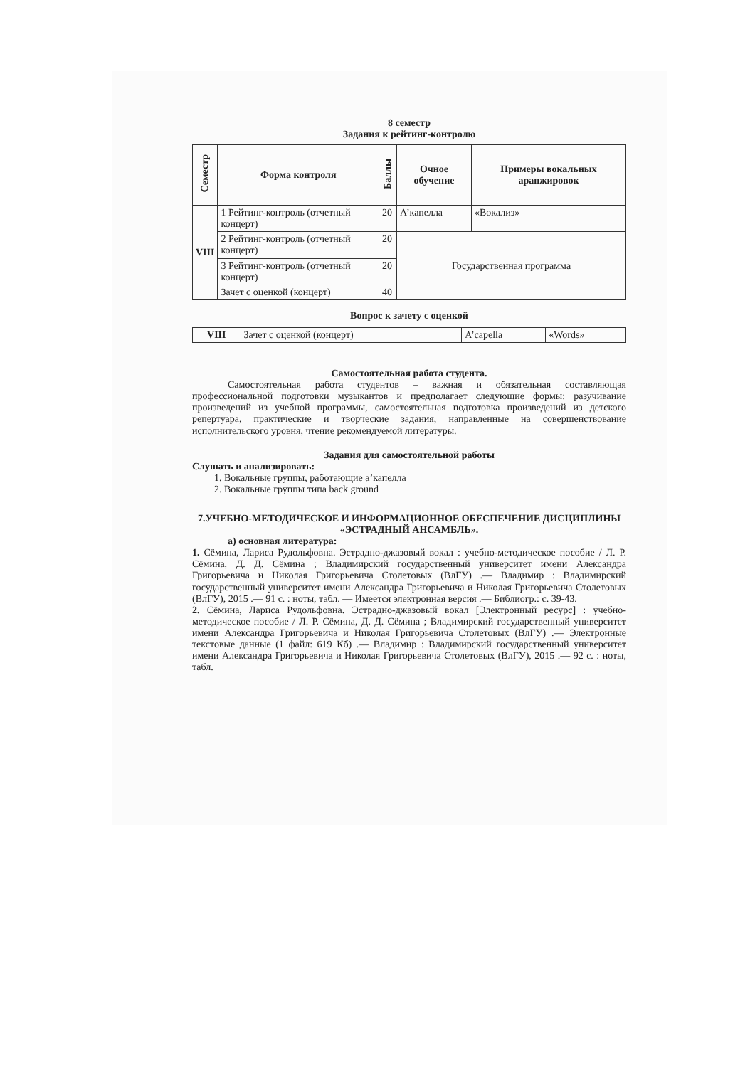8 семестр
Задания к рейтинг-контролю
| Семестр | Форма контроля | Баллы | Очное обучение | Примеры вокальных аранжировок |
| --- | --- | --- | --- | --- |
| VIII | 1 Рейтинг-контроль (отчетный концерт) | 20 | А’капелла | «Вокализ» |
| | 2 Рейтинг-контроль (отчетный концерт) | 20 | Государственная программа | |
| | 3 Рейтинг-контроль (отчетный концерт) | 20 | | |
| | Зачет с оценкой (концерт) | 40 | | |
Вопрос к зачету с оценкой
| VIII | Зачет с оценкой (концерт) | A’capella | «Words» |
Самостоятельная работа студента.
Самостоятельная работа студентов – важная и обязательная составляющая профессиональной подготовки музыкантов и предполагает следующие формы: разучивание произведений из учебной программы, самостоятельная подготовка произведений из детского репертуара, практические и творческие задания, направленные на совершенствование исполнительского уровня, чтение рекомендуемой литературы.
Задания для самостоятельной работы
Слушать и анализировать:
1. Вокальные группы, работающие а’капелла
2. Вокальные группы типа back ground
7.УЧЕБНО-МЕТОДИЧЕСКОЕ И ИНФОРМАЦИОННОЕ ОБЕСПЕЧЕНИЕ ДИСЦИПЛИНЫ «ЭСТРАДНЫЙ АНСАМБЛЬ».
а) основная литература:
1. Сёмина, Лариса Рудольфовна. Эстрадно-джазовый вокал : учебно-методическое пособие / Л. Р. Сёмина, Д. Д. Сёмина ; Владимирский государственный университет имени Александра Григорьевича и Николая Григорьевича Столетовых (ВлГУ) .— Владимир : Владимирский государственный университет имени Александра Григорьевича и Николая Григорьевича Столетовых (ВлГУ), 2015 .— 91 с. : ноты, табл. — Имеется электронная версия .— Библиогр.: с. 39-43.
2. Сёмина, Лариса Рудольфовна. Эстрадно-джазовый вокал [Электронный ресурс] : учебно-методическое пособие / Л. Р. Сёмина, Д. Д. Сёмина ; Владимирский государственный университет имени Александра Григорьевича и Николая Григорьевича Столетовых (ВлГУ) .— Электронные текстовые данные (1 файл: 619 Кб) .— Владимир : Владимирский государственный университет имени Александра Григорьевича и Николая Григорьевича Столетовых (ВлГУ), 2015 .— 92 с. : ноты, табл.